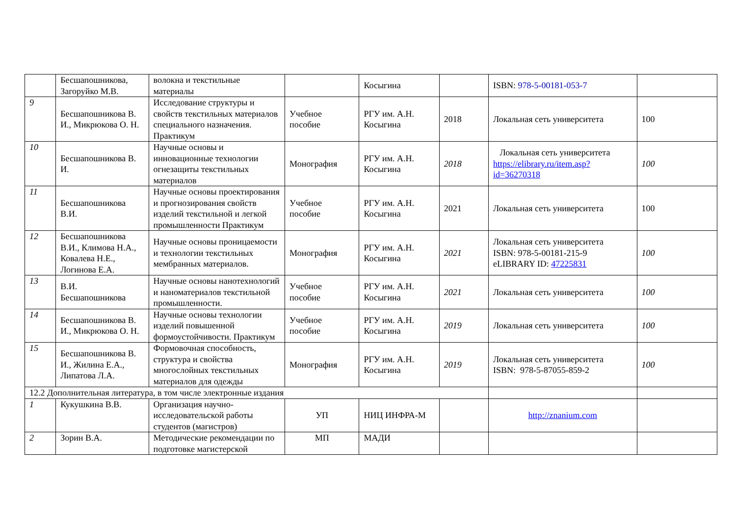| | Бесшапошникова, Загоруйко М.В. | волокна и текстильные материалы | | Косыгина | | ISBN: 978-5-00181-053-7 | |
| 9 | Бесшапошникова В. И., Микрюкова О. Н. | Исследование структуры и свойств текстильных материалов специального назначения. Практикум | Учебное пособие | РГУ им. А.Н. Косыгина | 2018 | Локальная сеть университета | 100 |
| 10 | Бесшапошникова В. И. | Научные основы и инновационные технологии огнезащиты текстильных материалов | Монография | РГУ им. А.Н. Косыгина | 2018 | Локальная сеть университета https://elibrary.ru/item.asp?id=36270318 | 100 |
| 11 | Бесшапошникова В.И. | Научные основы проектирования и прогнозирования свойств изделий текстильной и легкой промышленности Практикум | Учебное пособие | РГУ им. А.Н. Косыгина | 2021 | Локальная сеть университета | 100 |
| 12 | Бесшапошникова В.И., Климова Н.А., Ковалева Н.Е., Логинова Е.А. | Научные основы проницаемости и технологии текстильных мембранных материалов. | Монография | РГУ им. А.Н. Косыгина | 2021 | Локальная сеть университета ISBN: 978-5-00181-215-9 eLIBRARY ID: 47225831 | 100 |
| 13 | В.И. Бесшапошникова | Научные основы нанотехнологий и наноматериалов текстильной промышленности. | Учебное пособие | РГУ им. А.Н. Косыгина | 2021 | Локальная сеть университета | 100 |
| 14 | Бесшапошникова В. И., Микрюкова О. Н. | Научные основы технологии изделий повышенной формоустойчивости. Практикум | Учебное пособие | РГУ им. А.Н. Косыгина | 2019 | Локальная сеть университета | 100 |
| 15 | Бесшапошникова В. И., Жилина Е.А., Липатова Л.А. | Формовочная способность, структура и свойства многослойных текстильных материалов для одежды | Монография | РГУ им. А.Н. Косыгина | 2019 | Локальная сеть университета ISBN: 978-5-87055-859-2 | 100 |
| 12.2 Дополнительная литература, в том числе электронные издания | | | | | | | |
| 1 | Кукушкина В.В. | Организация научно-исследовательской работы студентов (магистров) | УП | НИЦ ИНФРА-М | | http://znanium.com | |
| 2 | Зорин В.А. | Методические рекомендации по подготовке магистерской | МП | МАДИ | | | |